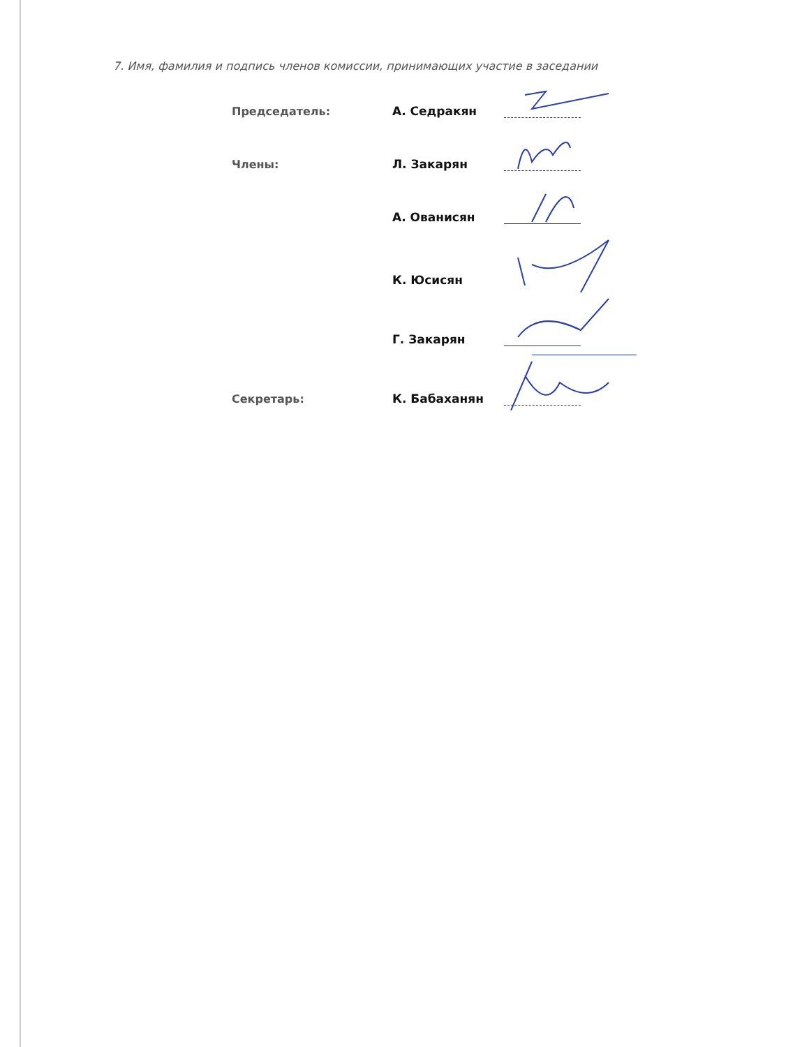7. Имя, фамилия и подпись членов комиссии, принимающих участие в заседании
Председатель:
А. Седракян
Члены:
Л. Закарян
А. Ованисян
К. Юсисян
Г. Закарян
Секретарь:
К. Бабаханян